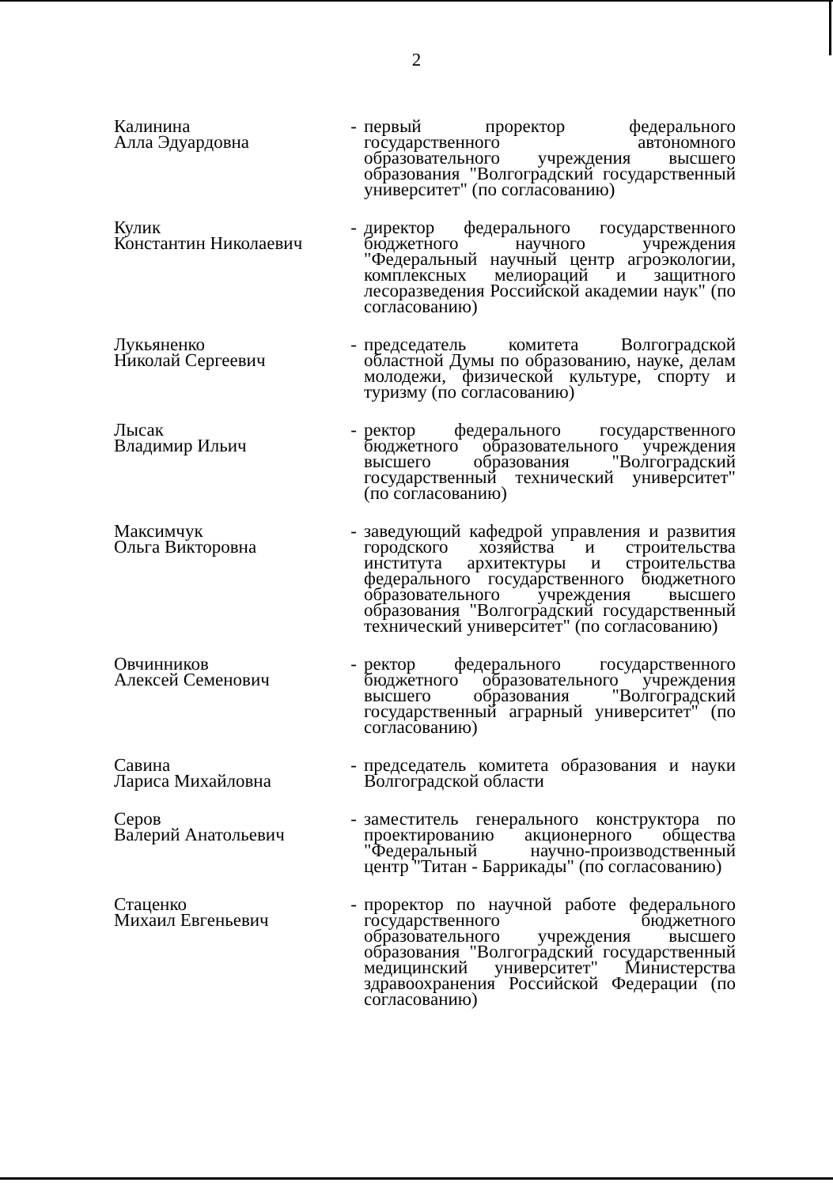2
| Калинина Алла Эдуардовна | - | первый проректор федерального государственного автономного образовательного учреждения высшего образования "Волгоградский государственный университет" (по согласованию) |
| Кулик Константин Николаевич | - | директор федерального государственного бюджетного научного учреждения "Федеральный научный центр агроэкологии, комплексных мелиораций и защитного лесоразведения Российской академии наук" (по согласованию) |
| Лукьяненко Николай Сергеевич | - | председатель комитета Волгоградской областной Думы по образованию, науке, делам молодежи, физической культуре, спорту и туризму (по согласованию) |
| Лысак Владимир Ильич | - | ректор федерального государственного бюджетного образовательного учреждения высшего образования "Волгоградский государственный технический университет" (по согласованию) |
| Максимчук Ольга Викторовна | - | заведующий кафедрой управления и развития городского хозяйства и строительства института архитектуры и строительства федерального государственного бюджетного образовательного учреждения высшего образования "Волгоградский государственный технический университет" (по согласованию) |
| Овчинников Алексей Семенович | - | ректор федерального государственного бюджетного образовательного учреждения высшего образования "Волгоградский государственный аграрный университет" (по согласованию) |
| Савина Лариса Михайловна | - | председатель комитета образования и науки Волгоградской области |
| Серов Валерий Анатольевич | - | заместитель генерального конструктора по проектированию акционерного общества "Федеральный научно-производственный центр "Титан - Баррикады" (по согласованию) |
| Стаценко Михаил Евгеньевич | - | проректор по научной работе федерального государственного бюджетного образовательного учреждения высшего образования "Волгоградский государственный медицинский университет" Министерства здравоохранения Российской Федерации (по согласованию) |